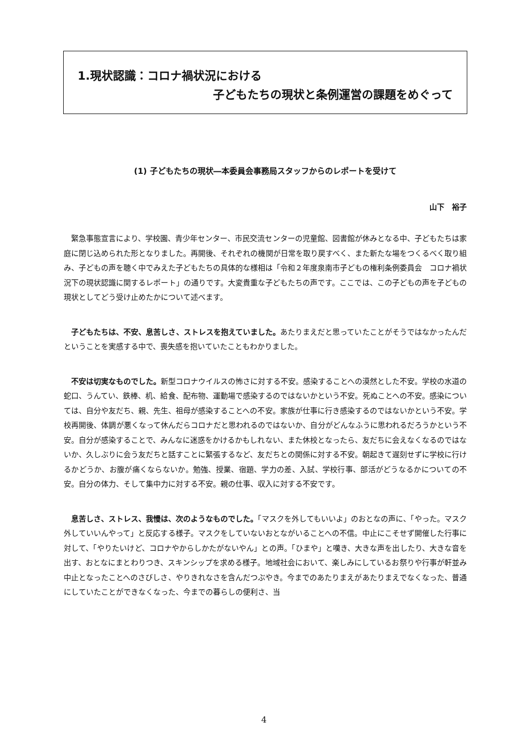1.現状認識：コロナ禍状況における
子どもたちの現状と条例運営の課題をめぐって
(1) 子どもたちの現状―本委員会事務局スタッフからのレポートを受けて
山下　裕子
緊急事態宣言により、学校園、青少年センター、市民交流センターの児童館、図書館が休みとなる中、子どもたちは家庭に閉じ込められた形となりました。再開後、それぞれの機関が日常を取り戻すべく、また新たな場をつくるべく取り組み、子どもの声を聴く中でみえた子どもたちの具体的な様相は「令和２年度泉南市子どもの権利条例委員会　コロナ禍状況下の現状認識に関するレポート」の通りです。大変貴重な子どもたちの声です。ここでは、この子どもの声を子どもの現状としてどう受け止めたかについて述べます。
子どもたちは、不安、息苦しさ、ストレスを抱えていました。あたりまえだと思っていたことがそうではなかったんだということを実感する中で、喪失感を抱いていたこともわかりました。
不安は切実なものでした。新型コロナウイルスの怖さに対する不安。感染することへの漠然とした不安。学校の水道の蛇口、うんてい、鉄棒、机、給食、配布物、運動場で感染するのではないかという不安。死ぬことへの不安。感染については、自分や友だち、親、先生、祖母が感染することへの不安。家族が仕事に行き感染するのではないかという不安。学校再開後、体調が悪くなって休んだらコロナだと思われるのではないか、自分がどんなふうに思われるだろうかという不安。自分が感染することで、みんなに迷惑をかけるかもしれない、また休校となったら、友だちに会えなくなるのではないか、久しぶりに会う友だちと話すことに緊張するなど、友だちとの関係に対する不安。朝起きて遅刻せずに学校に行けるかどうか、お腹が痛くならないか。勉強、授業、宿題、学力の差、入試、学校行事、部活がどうなるかについての不安。自分の体力、そして集中力に対する不安。親の仕事、収入に対する不安です。
息苦しさ、ストレス、我慢は、次のようなものでした。「マスクを外してもいいよ」のおとなの声に、「やった。マスク外していいんやって」と反応する様子。マスクをしていないおとながいることへの不信。中止にこそせず開催した行事に対して、「やりたいけど、コロナやからしかたがないやん」との声。「ひまや」と嘆き、大きな声を出したり、大きな音を出す、おとなにまとわりつき、スキンシップを求める様子。地域社会において、楽しみにしているお祭りや行事が軒並み中止となったことへのさびしさ、やりきれなさを含んだつぶやき。今までのあたりまえがあたりまえでなくなった、普通にしていたことができなくなった、今までの暮らしの便利さ、当
4